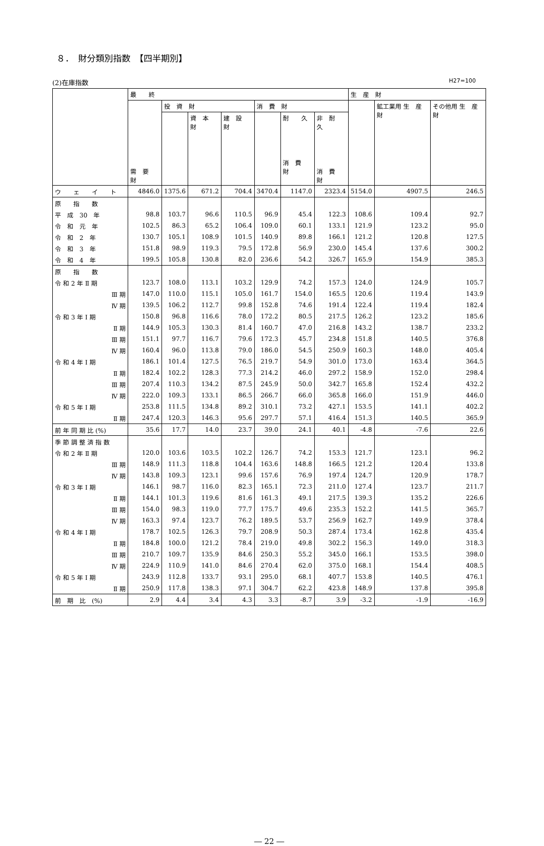８．　財分類別指数　【四半期別】
(2)在庫指数 H27=100
| | 最 終 | | | | | | | 生 産 財 | | |
| --- | --- | --- | --- | --- | --- | --- | --- | --- | --- | --- |
| | 需 要 財 | 投 資 財 | | | 消 費 財 | | | | 鉱工業用 生 産 財 | その他用 生 産 財 |
| | | | 資 本 財 | 建 設 財 | | 耐 久 消 費 財 | 非 耐 久 消 費 財 | | | |
| ウ ェ イ ト | 4846.0 | 1375.6 | 671.2 | 704.4 | 3470.4 | 1147.0 | 2323.4 | 5154.0 | 4907.5 | 246.5 |
| 原 指 数 | | | | | | | | | | |
| 平 成 30 年 | 98.8 | 103.7 | 96.6 | 110.5 | 96.9 | 45.4 | 122.3 | 108.6 | 109.4 | 92.7 |
| 令 和 元 年 | 102.5 | 86.3 | 65.2 | 106.4 | 109.0 | 60.1 | 133.1 | 121.9 | 123.2 | 95.0 |
| 令 和 2 年 | 130.7 | 105.1 | 108.9 | 101.5 | 140.9 | 89.8 | 166.1 | 121.2 | 120.8 | 127.5 |
| 令 和 3 年 | 151.8 | 98.9 | 119.3 | 79.5 | 172.8 | 56.9 | 230.0 | 145.4 | 137.6 | 300.2 |
| 令 和 4 年 | 199.5 | 105.8 | 130.8 | 82.0 | 236.6 | 54.2 | 326.7 | 165.9 | 154.9 | 385.3 |
| 原 指 数 | | | | | | | | | | |
| 令 和 2 年 Ⅱ 期 | 123.7 | 108.0 | 113.1 | 103.2 | 129.9 | 74.2 | 157.3 | 124.0 | 124.9 | 105.7 |
| Ⅲ 期 | 147.0 | 110.0 | 115.1 | 105.0 | 161.7 | 154.0 | 165.5 | 120.6 | 119.4 | 143.9 |
| Ⅳ 期 | 139.5 | 106.2 | 112.7 | 99.8 | 152.8 | 74.6 | 191.4 | 122.4 | 119.4 | 182.4 |
| 令 和 3 年 Ⅰ 期 | 150.8 | 96.8 | 116.6 | 78.0 | 172.2 | 80.5 | 217.5 | 126.2 | 123.2 | 185.6 |
| Ⅱ 期 | 144.9 | 105.3 | 130.3 | 81.4 | 160.7 | 47.0 | 216.8 | 143.2 | 138.7 | 233.2 |
| Ⅲ 期 | 151.1 | 97.7 | 116.7 | 79.6 | 172.3 | 45.7 | 234.8 | 151.8 | 140.5 | 376.8 |
| Ⅳ 期 | 160.4 | 96.0 | 113.8 | 79.0 | 186.0 | 54.5 | 250.9 | 160.3 | 148.0 | 405.4 |
| 令 和 4 年 Ⅰ 期 | 186.1 | 101.4 | 127.5 | 76.5 | 219.7 | 54.9 | 301.0 | 173.0 | 163.4 | 364.5 |
| Ⅱ 期 | 182.4 | 102.2 | 128.3 | 77.3 | 214.2 | 46.0 | 297.2 | 158.9 | 152.0 | 298.4 |
| Ⅲ 期 | 207.4 | 110.3 | 134.2 | 87.5 | 245.9 | 50.0 | 342.7 | 165.8 | 152.4 | 432.2 |
| Ⅳ 期 | 222.0 | 109.3 | 133.1 | 86.5 | 266.7 | 66.0 | 365.8 | 166.0 | 151.9 | 446.0 |
| 令 和 5 年 Ⅰ 期 | 253.8 | 111.5 | 134.8 | 89.2 | 310.1 | 73.2 | 427.1 | 153.5 | 141.1 | 402.2 |
| Ⅱ 期 | 247.4 | 120.3 | 146.3 | 95.6 | 297.7 | 57.1 | 416.4 | 151.3 | 140.5 | 365.9 |
| 前 年 同 期 比 (%) | 35.6 | 17.7 | 14.0 | 23.7 | 39.0 | 24.1 | 40.1 | -4.8 | -7.6 | 22.6 |
| 季 節 調 整 済 指 数 | | | | | | | | | | |
| 令 和 2 年 Ⅱ 期 | 120.0 | 103.6 | 103.5 | 102.2 | 126.7 | 74.2 | 153.3 | 121.7 | 123.1 | 96.2 |
| Ⅲ 期 | 148.9 | 111.3 | 118.8 | 104.4 | 163.6 | 148.8 | 166.5 | 121.2 | 120.4 | 133.8 |
| Ⅳ 期 | 143.8 | 109.3 | 123.1 | 99.6 | 157.6 | 76.9 | 197.4 | 124.7 | 120.9 | 178.7 |
| 令 和 3 年 Ⅰ 期 | 146.1 | 98.7 | 116.0 | 82.3 | 165.1 | 72.3 | 211.0 | 127.4 | 123.7 | 211.7 |
| Ⅱ 期 | 144.1 | 101.3 | 119.6 | 81.6 | 161.3 | 49.1 | 217.5 | 139.3 | 135.2 | 226.6 |
| Ⅲ 期 | 154.0 | 98.3 | 119.0 | 77.7 | 175.7 | 49.6 | 235.3 | 152.2 | 141.5 | 365.7 |
| Ⅳ 期 | 163.3 | 97.4 | 123.7 | 76.2 | 189.5 | 53.7 | 256.9 | 162.7 | 149.9 | 378.4 |
| 令 和 4 年 Ⅰ 期 | 178.7 | 102.5 | 126.3 | 79.7 | 208.9 | 50.3 | 287.4 | 173.4 | 162.8 | 435.4 |
| Ⅱ 期 | 184.8 | 100.0 | 121.2 | 78.4 | 219.0 | 49.8 | 302.2 | 156.3 | 149.0 | 318.3 |
| Ⅲ 期 | 210.7 | 109.7 | 135.9 | 84.6 | 250.3 | 55.2 | 345.0 | 166.1 | 153.5 | 398.0 |
| Ⅳ 期 | 224.9 | 110.9 | 141.0 | 84.6 | 270.4 | 62.0 | 375.0 | 168.1 | 154.4 | 408.5 |
| 令 和 5 年 Ⅰ 期 | 243.9 | 112.8 | 133.7 | 93.1 | 295.0 | 68.1 | 407.7 | 153.8 | 140.5 | 476.1 |
| Ⅱ 期 | 250.9 | 117.8 | 138.3 | 97.1 | 304.7 | 62.2 | 423.8 | 148.9 | 137.8 | 395.8 |
| 前 期 比 (%) | 2.9 | 4.4 | 3.4 | 4.3 | 3.3 | -8.7 | 3.9 | -3.2 | -1.9 | -16.9 |
― 22 ―